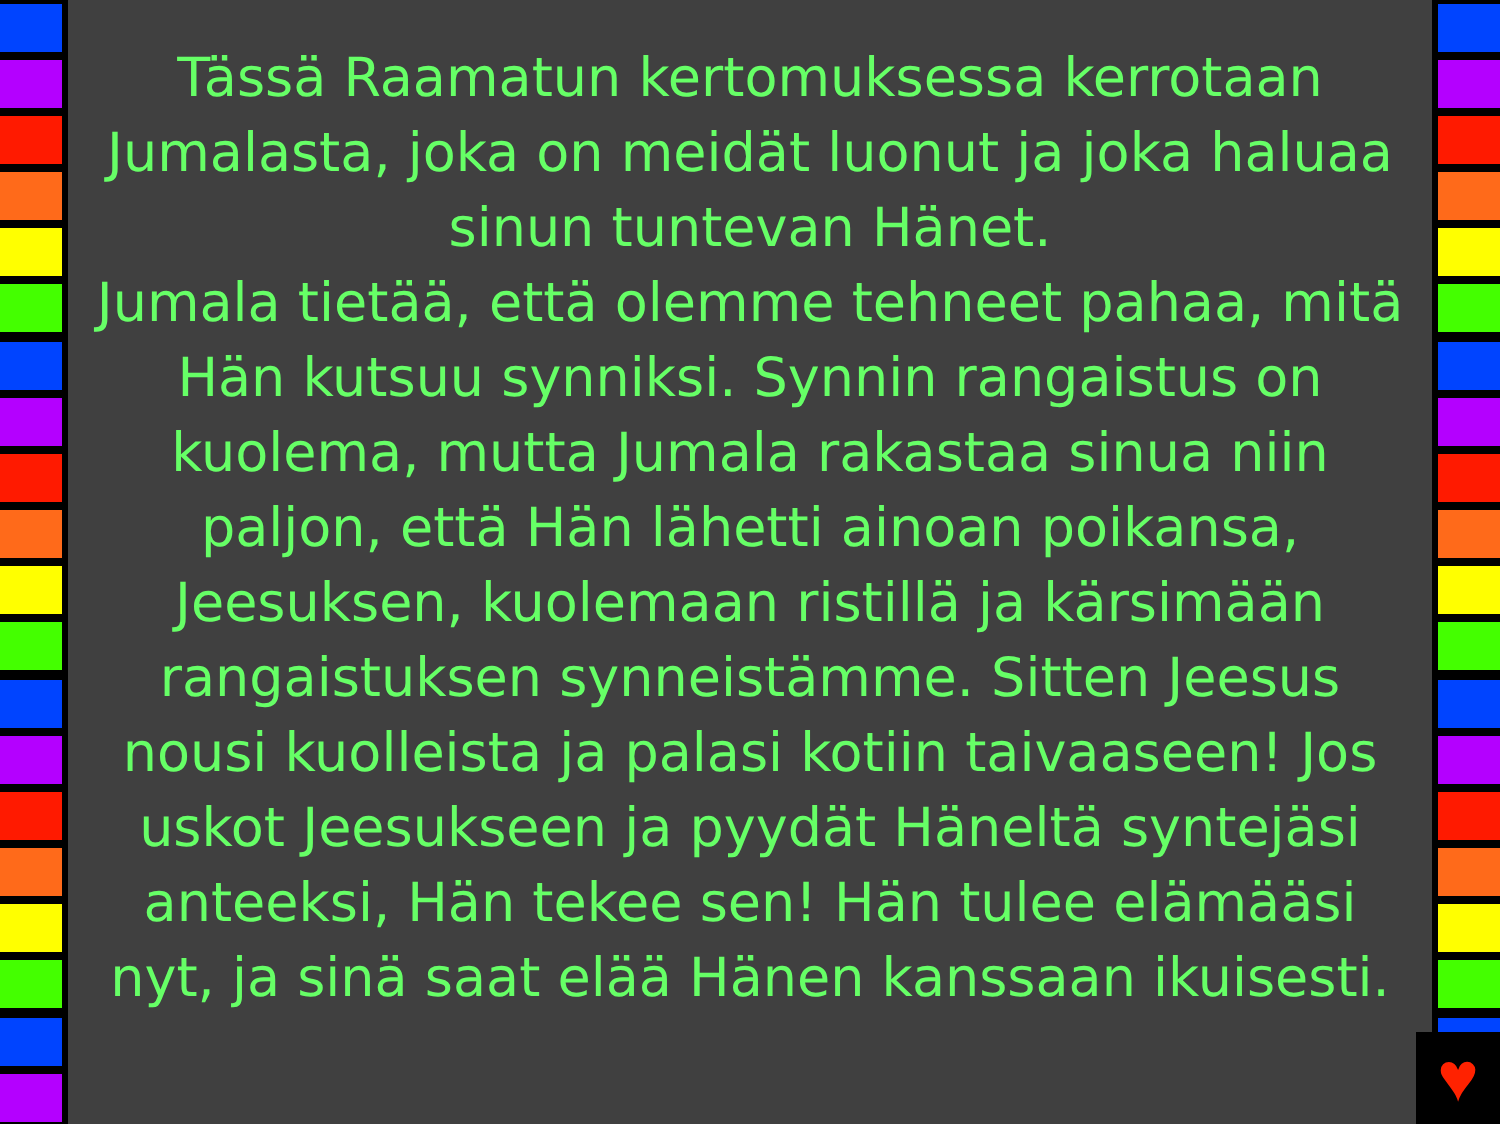Tässä Raamatun kertomuksessa kerrotaan Jumalasta, joka on meidät luonut ja joka haluaa sinun tuntevan Hänet.
Jumala tietää, että olemme tehneet pahaa, mitä Hän kutsuu synniksi. Synnin rangaistus on kuolema, mutta Jumala rakastaa sinua niin paljon, että Hän lähetti ainoan poikansa, Jeesuksen, kuolemaan ristillä ja kärsimään rangaistuksen synneistämme. Sitten Jeesus nousi kuolleista ja palasi kotiin taivaaseen! Jos uskot Jeesukseen ja pyydät Häneltä syntejäsi anteeksi, Hän tekee sen! Hän tulee elämääsi nyt, ja sinä saat elää Hänen kanssaan ikuisesti.
♥